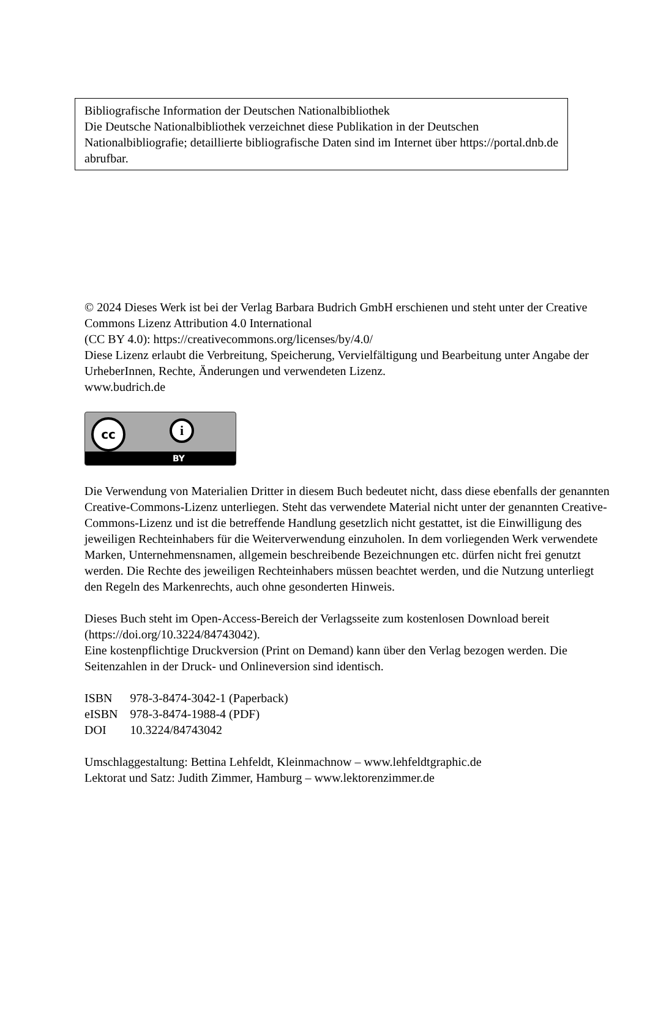Bibliografische Information der Deutschen Nationalbibliothek
Die Deutsche Nationalbibliothek verzeichnet diese Publikation in der Deutschen Nationalbibliografie; detaillierte bibliografische Daten sind im Internet über https://portal.dnb.de abrufbar.
© 2024 Dieses Werk ist bei der Verlag Barbara Budrich GmbH erschienen und steht unter der Creative Commons Lizenz Attribution 4.0 International
(CC BY 4.0): https://creativecommons.org/licenses/by/4.0/
Diese Lizenz erlaubt die Verbreitung, Speicherung, Vervielfältigung und Bearbeitung unter Angabe der UrheberInnen, Rechte, Änderungen und verwendeten Lizenz.
www.budrich.de
cc i
BY
Die Verwendung von Materialien Dritter in diesem Buch bedeutet nicht, dass diese ebenfalls der genannten Creative-Commons-Lizenz unterliegen. Steht das verwendete Material nicht unter der genannten Creative-Commons-Lizenz und ist die betreffende Handlung gesetzlich nicht gestattet, ist die Einwilligung des jeweiligen Rechteinhabers für die Weiterverwendung einzuholen. In dem vorliegenden Werk verwendete Marken, Unternehmensnamen, allgemein beschreibende Bezeichnungen etc. dürfen nicht frei genutzt werden. Die Rechte des jeweiligen Rechteinhabers müssen beachtet werden, und die Nutzung unterliegt den Regeln des Markenrechts, auch ohne gesonderten Hinweis.
Dieses Buch steht im Open-Access-Bereich der Verlagsseite zum kostenlosen Download bereit (https://doi.org/10.3224/84743042).
Eine kostenpflichtige Druckversion (Print on Demand) kann über den Verlag bezogen werden. Die Seitenzahlen in der Druck- und Onlineversion sind identisch.
| ISBN | 978-3-8474-3042-1 (Paperback) |
| eISBN | 978-3-8474-1988-4 (PDF) |
| DOI | 10.3224/84743042 |
Umschlaggestaltung: Bettina Lehfeldt, Kleinmachnow – www.lehfeldtgraphic.de
Lektorat und Satz: Judith Zimmer, Hamburg – www.lektorenzimmer.de